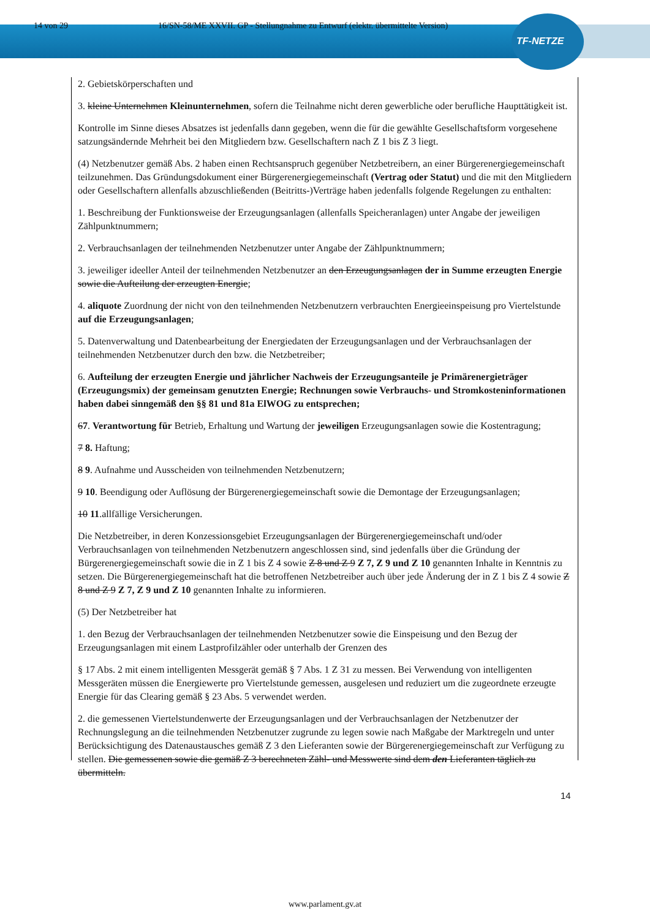14 von 29 16/SN-58/ME XXVII. GP - Stellungnahme zu Entwurf (elektr. übermittelte Version)
TF-NETZE
2. Gebietskörperschaften und
3. kleine Unternehmen Kleinunternehmen, sofern die Teilnahme nicht deren gewerbliche oder berufliche Haupttätigkeit ist.
Kontrolle im Sinne dieses Absatzes ist jedenfalls dann gegeben, wenn die für die gewählte Gesellschaftsform vorgesehene satzungsändernde Mehrheit bei den Mitgliedern bzw. Gesellschaftern nach Z 1 bis Z 3 liegt.
(4) Netzbenutzer gemäß Abs. 2 haben einen Rechtsanspruch gegenüber Netzbetreibern, an einer Bürgerenergiegemeinschaft teilzunehmen. Das Gründungsdokument einer Bürgerenergiegemeinschaft (Vertrag oder Statut) und die mit den Mitgliedern oder Gesellschaftern allenfalls abzuschließenden (Beitritts-)Verträge haben jedenfalls folgende Regelungen zu enthalten:
1. Beschreibung der Funktionsweise der Erzeugungsanlagen (allenfalls Speicheranlagen) unter Angabe der jeweiligen Zählpunktnummern;
2. Verbrauchsanlagen der teilnehmenden Netzbenutzer unter Angabe der Zählpunktnummern;
3. jeweiliger ideeller Anteil der teilnehmenden Netzbenutzer an den Erzeugungsanlagen der in Summe erzeugten Energie sowie die Aufteilung der erzeugten Energie;
4. aliquote Zuordnung der nicht von den teilnehmenden Netzbenutzern verbrauchten Energieeinspeisung pro Viertelstunde auf die Erzeugungsanlagen;
5. Datenverwaltung und Datenbearbeitung der Energiedaten der Erzeugungsanlagen und der Verbrauchsanlagen der teilnehmenden Netzbenutzer durch den bzw. die Netzbetreiber;
6. Aufteilung der erzeugten Energie und jährlicher Nachweis der Erzeugungsanteile je Primärenergieträger (Erzeugungsmix) der gemeinsam genutzten Energie; Rechnungen sowie Verbrauchs- und Stromkosteninformationen haben dabei sinngemäß den §§ 81 und 81a ElWOG zu entsprechen;
67. Verantwortung für Betrieb, Erhaltung und Wartung der jeweiligen Erzeugungsanlagen sowie die Kostentragung;
7 8. Haftung;
8 9. Aufnahme und Ausscheiden von teilnehmenden Netzbenutzern;
9 10. Beendigung oder Auflösung der Bürgerenergiegemeinschaft sowie die Demontage der Erzeugungsanlagen;
10 11.allfällige Versicherungen.
Die Netzbetreiber, in deren Konzessionsgebiet Erzeugungsanlagen der Bürgerenergiegemeinschaft und/oder Verbrauchsanlagen von teilnehmenden Netzbenutzern angeschlossen sind, sind jedenfalls über die Gründung der Bürgerenergiegemeinschaft sowie die in Z 1 bis Z 4 sowie Z 8 und Z 9 Z 7, Z 9 und Z 10 genannten Inhalte in Kenntnis zu setzen. Die Bürgerenergiegemeinschaft hat die betroffenen Netzbetreiber auch über jede Änderung der in Z 1 bis Z 4 sowie Z 8 und Z 9 Z 7, Z 9 und Z 10 genannten Inhalte zu informieren.
(5) Der Netzbetreiber hat
1. den Bezug der Verbrauchsanlagen der teilnehmenden Netzbenutzer sowie die Einspeisung und den Bezug der Erzeugungsanlagen mit einem Lastprofilzähler oder unterhalb der Grenzen des
§ 17 Abs. 2 mit einem intelligenten Messgerät gemäß § 7 Abs. 1 Z 31 zu messen. Bei Verwendung von intelligenten Messgeräten müssen die Energiewerte pro Viertelstunde gemessen, ausgelesen und reduziert um die zugeordnete erzeugte Energie für das Clearing gemäß § 23 Abs. 5 verwendet werden.
2. die gemessenen Viertelstundenwerte der Erzeugungsanlagen und der Verbrauchsanlagen der Netzbenutzer der Rechnungslegung an die teilnehmenden Netzbenutzer zugrunde zu legen sowie nach Maßgabe der Marktregeln und unter Berücksichtigung des Datenaustausches gemäß Z 3 den Lieferanten sowie der Bürgerenergiegemeinschaft zur Verfügung zu stellen. Die gemessenen sowie die gemäß Z 3 berechneten Zähl- und Messwerte sind dem den Lieferanten täglich zu übermitteln.
14
www.parlament.gv.at